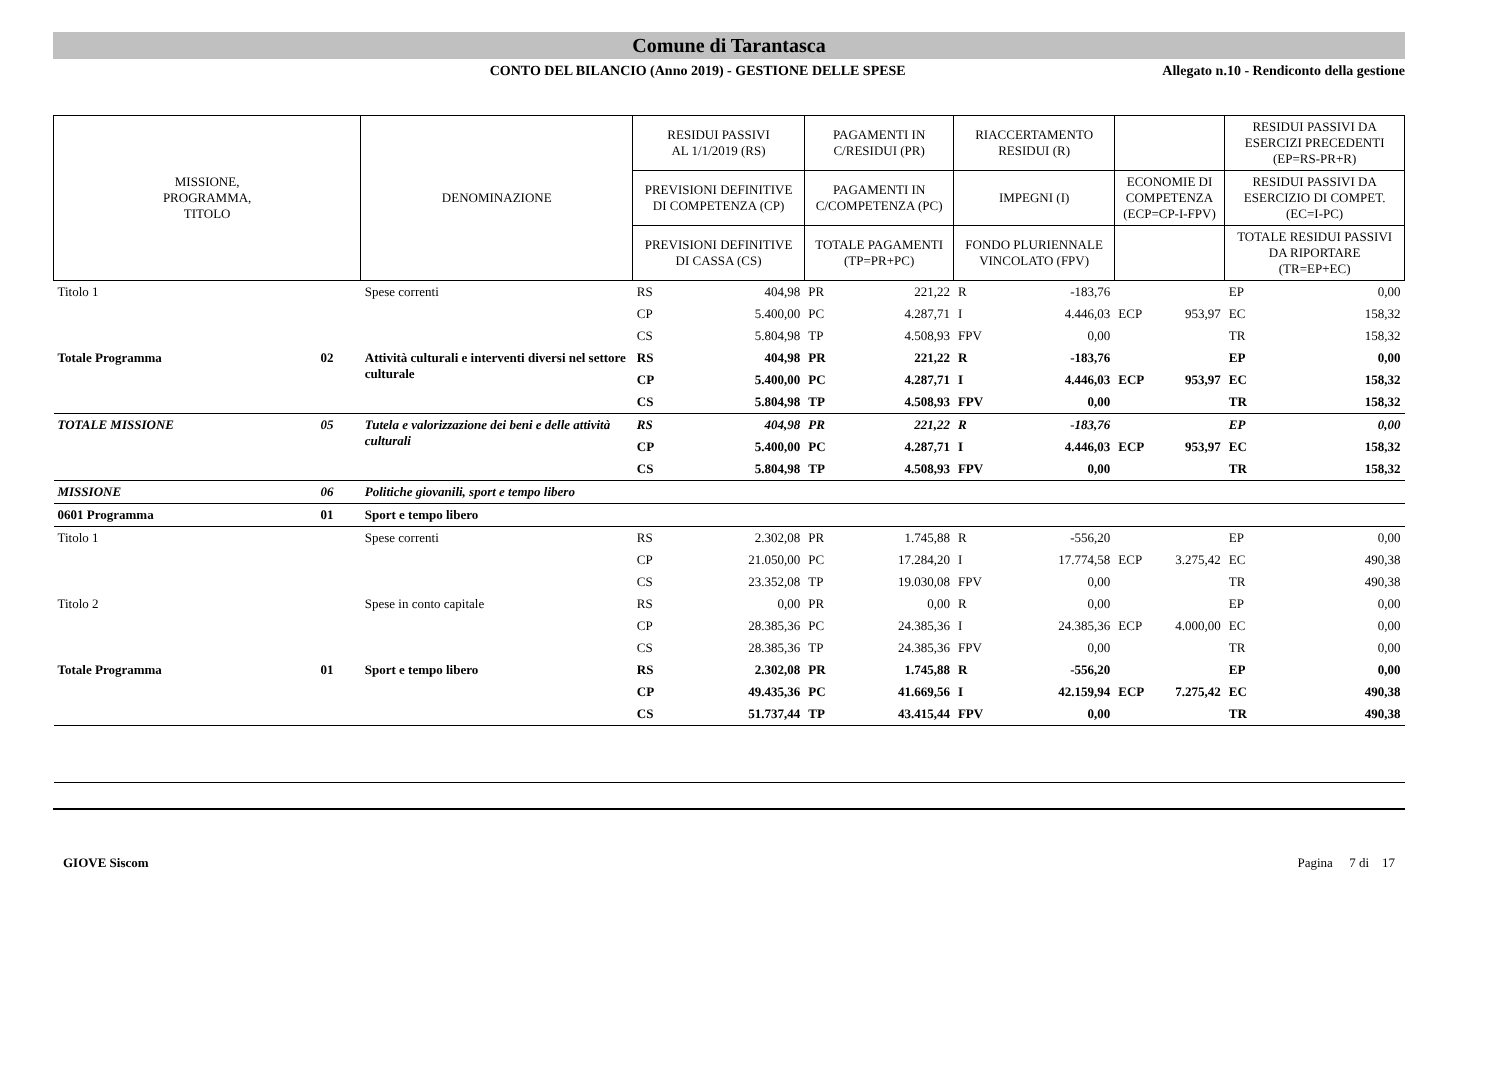Comune di Tarantasca
CONTO DEL BILANCIO (Anno 2019) - GESTIONE DELLE SPESE
Allegato n.10 - Rendiconto della gestione
| MISSIONE, PROGRAMMA, TITOLO | | DENOMINAZIONE | RESIDUI PASSIVI AL 1/1/2019 (RS) | | PAGAMENTI IN C/RESIDUI (PR) | | RIACCERTAMENTO RESIDUI (R) | | | | RESIDUI PASSIVI DA ESERCIZI PRECEDENTI (EP=RS-PR+R) | |
| --- | --- | --- | --- | --- | --- | --- | --- | --- | --- | --- | --- | --- |
| | | | PREVISIONI DEFINITIVE DI COMPETENZA (CP) | | PAGAMENTI IN C/COMPETENZA (PC) | | IMPEGNI (I) | | ECONOMIE DI COMPETENZA (ECP=CP-I-FPV) | | RESIDUI PASSIVI DA ESERCIZIO DI COMPET. (EC=I-PC) | |
| | | | PREVISIONI DEFINITIVE DI CASSA (CS) | | TOTALE PAGAMENTI (TP=PR+PC) | | FONDO PLURIENNALE VINCOLATO (FPV) | | | | TOTALE RESIDUI PASSIVI DA RIPORTARE (TR=EP+EC) | |
| Titolo 1 | | Spese correnti | RS | 404,98 | PR | 221,22 | R | -183,76 | | | EP | 0,00 |
| | | | CP | 5.400,00 | PC | 4.287,71 | I | 4.446,03 | ECP | 953,97 | EC | 158,32 |
| | | | CS | 5.804,98 | TP | 4.508,93 | FPV | 0,00 | | | TR | 158,32 |
| Totale Programma | 02 | Attività culturali e interventi diversi nel settore culturale | RS | 404,98 | PR | 221,22 | R | -183,76 | | | EP | 0,00 |
| | | | CP | 5.400,00 | PC | 4.287,71 | I | 4.446,03 | ECP | 953,97 | EC | 158,32 |
| | | | CS | 5.804,98 | TP | 4.508,93 | FPV | 0,00 | | | TR | 158,32 |
| TOTALE MISSIONE | 05 | Tutela e valorizzazione dei beni e delle attività culturali | RS | 404,98 | PR | 221,22 | R | -183,76 | | | EP | 0,00 |
| | | | CP | 5.400,00 | PC | 4.287,71 | I | 4.446,03 | ECP | 953,97 | EC | 158,32 |
| | | | CS | 5.804,98 | TP | 4.508,93 | FPV | 0,00 | | | TR | 158,32 |
| MISSIONE | 06 | Politiche giovanili, sport e tempo libero | | | | | | | | | | |
| 0601 Programma | 01 | Sport e tempo libero | | | | | | | | | | |
| Titolo 1 | | Spese correnti | RS | 2.302,08 | PR | 1.745,88 | R | -556,20 | | | EP | 0,00 |
| | | | CP | 21.050,00 | PC | 17.284,20 | I | 17.774,58 | ECP | 3.275,42 | EC | 490,38 |
| | | | CS | 23.352,08 | TP | 19.030,08 | FPV | 0,00 | | | TR | 490,38 |
| Titolo 2 | | Spese in conto capitale | RS | 0,00 | PR | 0,00 | R | 0,00 | | | EP | 0,00 |
| | | | CP | 28.385,36 | PC | 24.385,36 | I | 24.385,36 | ECP | 4.000,00 | EC | 0,00 |
| | | | CS | 28.385,36 | TP | 24.385,36 | FPV | 0,00 | | | TR | 0,00 |
| Totale Programma | 01 | Sport e tempo libero | RS | 2.302,08 | PR | 1.745,88 | R | -556,20 | | | EP | 0,00 |
| | | | CP | 49.435,36 | PC | 41.669,56 | I | 42.159,94 | ECP | 7.275,42 | EC | 490,38 |
| | | | CS | 51.737,44 | TP | 43.415,44 | FPV | 0,00 | | | TR | 490,38 |
GIOVE Siscom Pagina 7 di 17